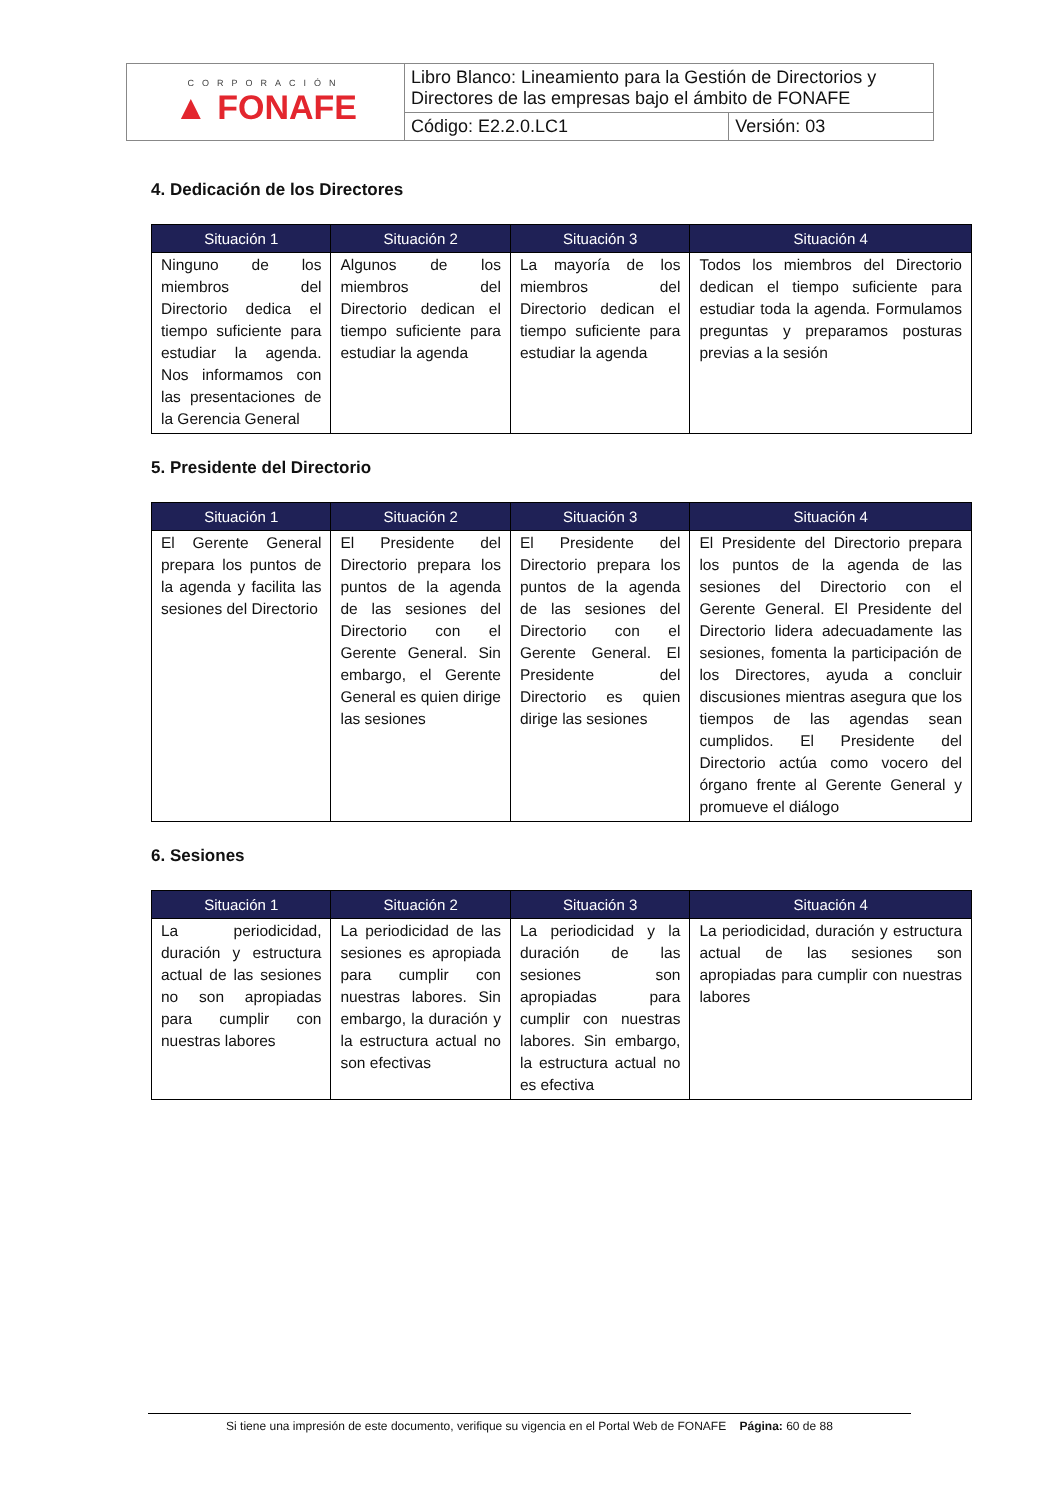| CORPORACIÓN ▲ FONAFE | Libro Blanco: Lineamiento para la Gestión de Directorios y Directores de las empresas bajo el ámbito de FONAFE | |
| | Código: E2.2.0.LC1 | Versión: 03 |
4. Dedicación de los Directores
| Situación 1 | Situación 2 | Situación 3 | Situación 4 |
| --- | --- | --- | --- |
| Ninguno de los miembros del Directorio dedica el tiempo suficiente para estudiar la agenda. Nos informamos con las presentaciones de la Gerencia General | Algunos de los miembros del Directorio dedican el tiempo suficiente para estudiar la agenda | La mayoría de los miembros del Directorio dedican el tiempo suficiente para estudiar la agenda | Todos los miembros del Directorio dedican el tiempo suficiente para estudiar toda la agenda. Formulamos preguntas y preparamos posturas previas a la sesión |
5. Presidente del Directorio
| Situación 1 | Situación 2 | Situación 3 | Situación 4 |
| --- | --- | --- | --- |
| El Gerente General prepara los puntos de la agenda y facilita las sesiones del Directorio | El Presidente del Directorio prepara los puntos de la agenda de las sesiones del Directorio con el Gerente General. Sin embargo, el Gerente General es quien dirige las sesiones | El Presidente del Directorio prepara los puntos de la agenda de las sesiones del Directorio con el Gerente General. El Presidente del Directorio es quien dirige las sesiones | El Presidente del Directorio prepara los puntos de la agenda de las sesiones del Directorio con el Gerente General. El Presidente del Directorio lidera adecuadamente las sesiones, fomenta la participación de los Directores, ayuda a concluir discusiones mientras asegura que los tiempos de las agendas sean cumplidos. El Presidente del Directorio actúa como vocero del órgano frente al Gerente General y promueve el diálogo |
6. Sesiones
| Situación 1 | Situación 2 | Situación 3 | Situación 4 |
| --- | --- | --- | --- |
| La periodicidad, duración y estructura actual de las sesiones no son apropiadas para cumplir con nuestras labores | La periodicidad de las sesiones es apropiada para cumplir con nuestras labores. Sin embargo, la duración y la estructura actual no son efectivas | La periodicidad y la duración de las sesiones son apropiadas para cumplir con nuestras labores. Sin embargo, la estructura actual no es efectiva | La periodicidad, duración y estructura actual de las sesiones son apropiadas para cumplir con nuestras labores |
Si tiene una impresión de este documento, verifique su vigencia en el Portal Web de FONAFE Página: 60 de 88